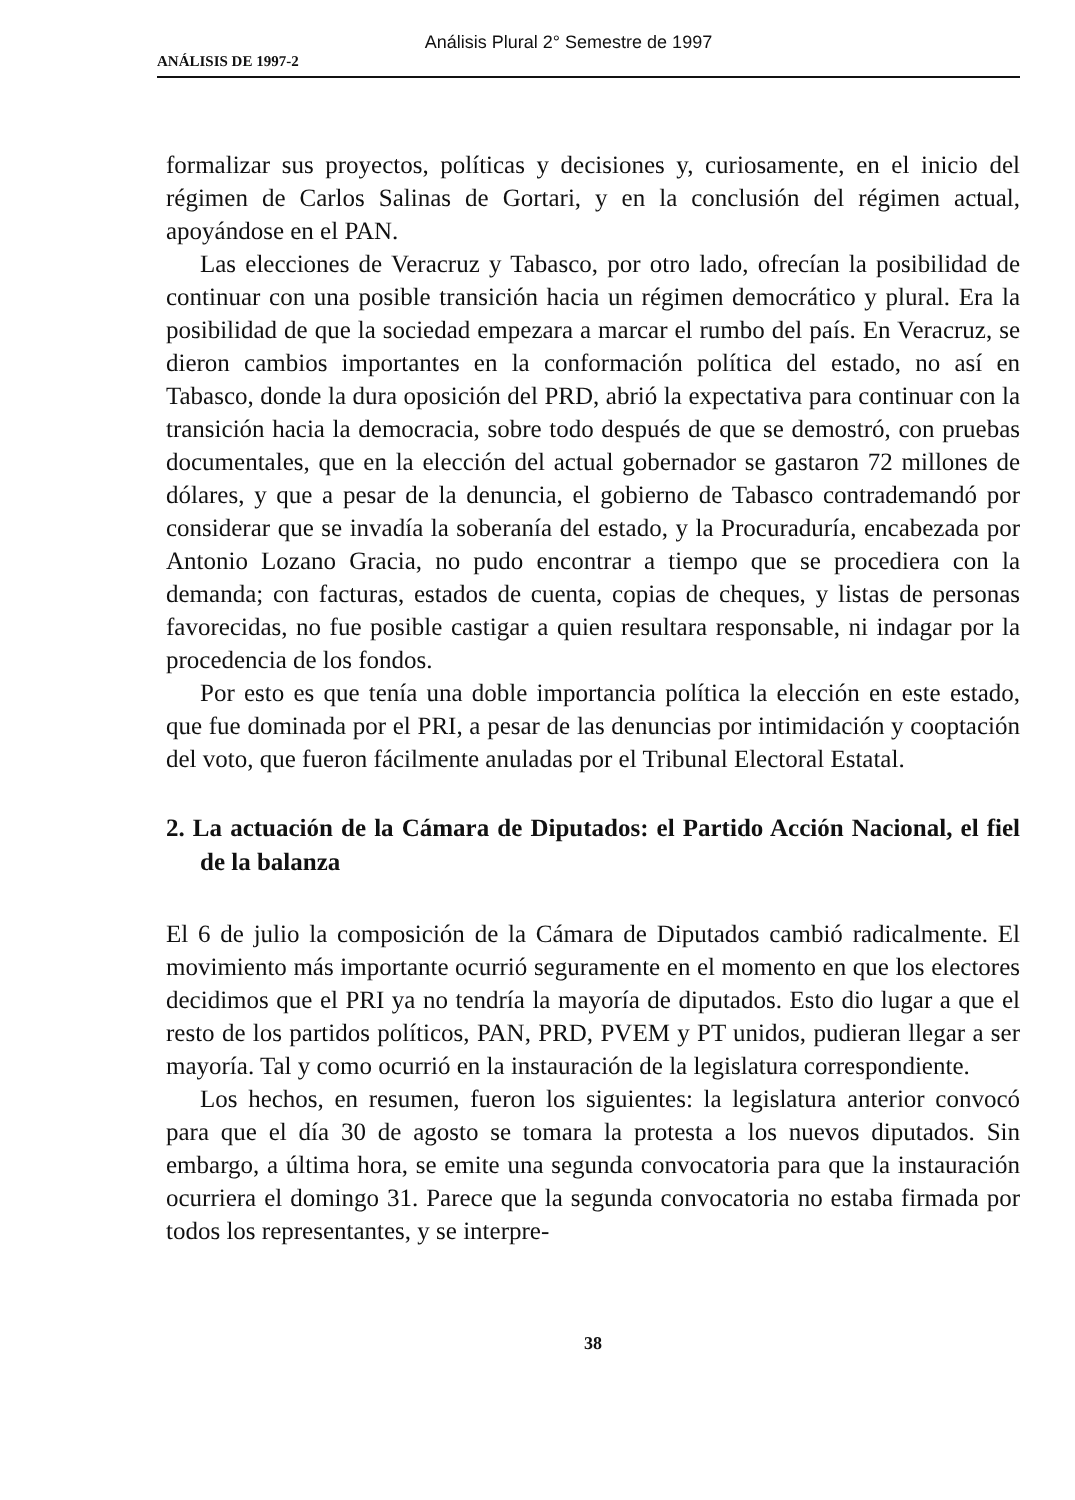Análisis Plural 2° Semestre de 1997
ANÁLISIS DE 1997-2
formalizar sus proyectos, políticas y decisiones y, curiosamente, en el inicio del régimen de Carlos Salinas de Gortari, y en la conclusión del régimen actual, apoyándose en el PAN.
Las elecciones de Veracruz y Tabasco, por otro lado, ofrecían la posibilidad de continuar con una posible transición hacia un régimen democrático y plural. Era la posibilidad de que la sociedad empezara a marcar el rumbo del país. En Veracruz, se dieron cambios importantes en la conformación política del estado, no así en Tabasco, donde la dura oposición del PRD, abrió la expectativa para continuar con la transición hacia la democracia, sobre todo después de que se demostró, con pruebas documentales, que en la elección del actual gobernador se gastaron 72 millones de dólares, y que a pesar de la denuncia, el gobierno de Tabasco contrademandó por considerar que se invadía la soberanía del estado, y la Procuraduría, encabezada por Antonio Lozano Gracia, no pudo encontrar a tiempo que se procediera con la demanda; con facturas, estados de cuenta, copias de cheques, y listas de personas favorecidas, no fue posible castigar a quien resultara responsable, ni indagar por la procedencia de los fondos.
Por esto es que tenía una doble importancia política la elección en este estado, que fue dominada por el PRI, a pesar de las denuncias por intimidación y cooptación del voto, que fueron fácilmente anuladas por el Tribunal Electoral Estatal.
2. La actuación de la Cámara de Diputados: el Partido Acción Nacional, el fiel de la balanza
El 6 de julio la composición de la Cámara de Diputados cambió radicalmente. El movimiento más importante ocurrió seguramente en el momento en que los electores decidimos que el PRI ya no tendría la mayoría de diputados. Esto dio lugar a que el resto de los partidos políticos, PAN, PRD, PVEM y PT unidos, pudieran llegar a ser mayoría. Tal y como ocurrió en la instauración de la legislatura correspondiente.
Los hechos, en resumen, fueron los siguientes: la legislatura anterior convocó para que el día 30 de agosto se tomara la protesta a los nuevos diputados. Sin embargo, a última hora, se emite una segunda convocatoria para que la instauración ocurriera el domingo 31. Parece que la segunda convocatoria no estaba firmada por todos los representantes, y se interpre-
38